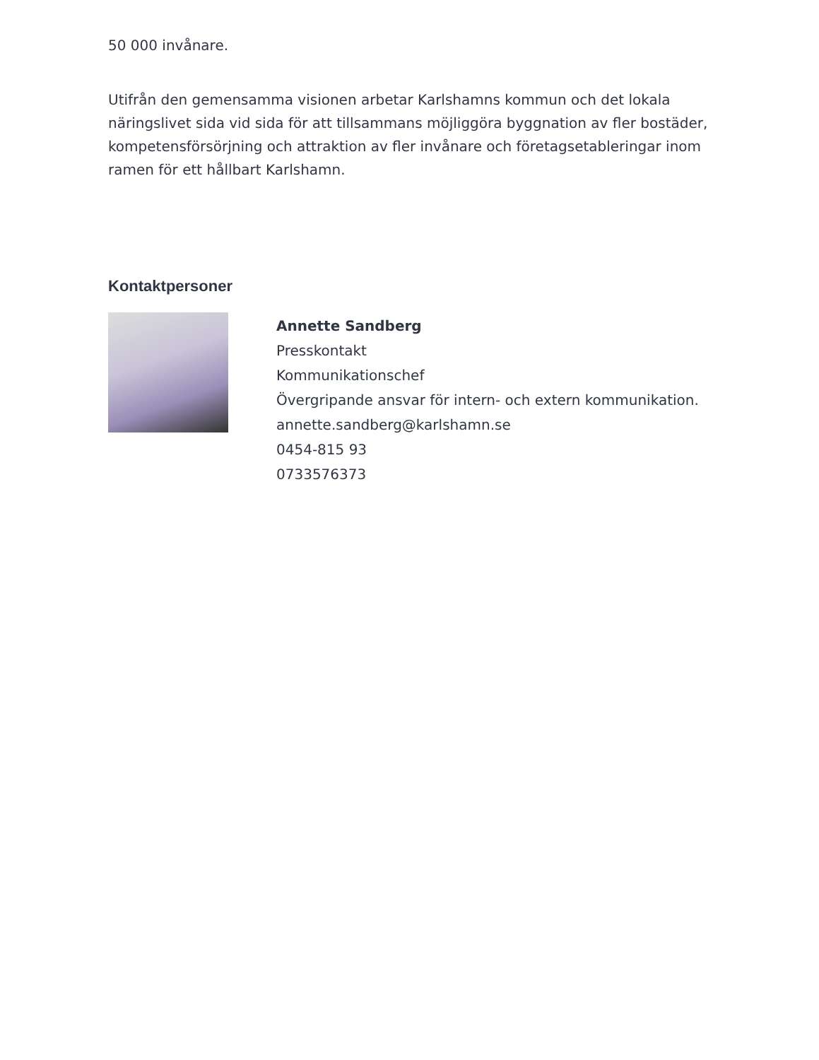50 000 invånare.
Utifrån den gemensamma visionen arbetar Karlshamns kommun och det lokala näringslivet sida vid sida för att tillsammans möjliggöra byggnation av fler bostäder, kompetensförsörjning och attraktion av fler invånare och företagsetableringar inom ramen för ett hållbart Karlshamn.
Kontaktpersoner
Annette Sandberg
Presskontakt
Kommunikationschef
Övergripande ansvar för intern- och extern kommunikation.
annette.sandberg@karlshamn.se
0454-815 93
0733576373